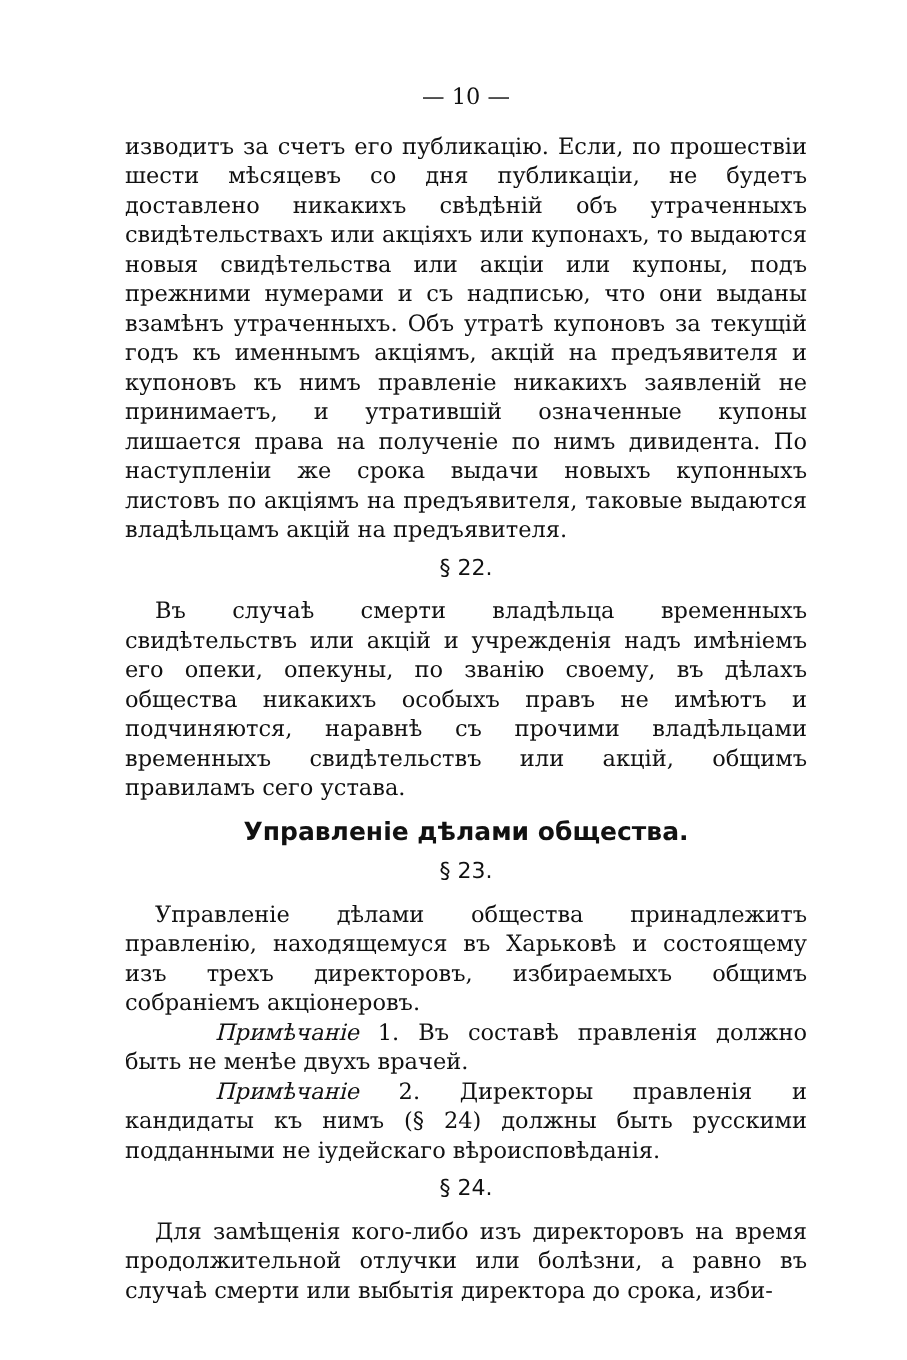— 10 —
изводитъ за счетъ его публикацію. Если, по прошествіи шести мѣсяцевъ со дня публикаціи, не будетъ доставлено никакихъ свѣдѣній объ утраченныхъ свидѣтельствахъ или акціяхъ или купонахъ, то выдаются новыя свидѣтельства или акціи или купоны, подъ прежними нумерами и съ надписью, что они выданы взамѣнъ утраченныхъ. Объ утратѣ купоновъ за текущій годъ къ именнымъ акціямъ, акцій на предъявителя и купоновъ къ нимъ правленіе никакихъ заявленій не принимаетъ, и утратившій означенные купоны лишается права на полученіе по нимъ дивидента. По наступленіи же срока выдачи новыхъ купонныхъ листовъ по акціямъ на предъявителя, таковые выдаются владѣльцамъ акцій на предъявителя.
§ 22.
Въ случаѣ смерти владѣльца временныхъ свидѣтельствъ или акцій и учрежденія надъ имѣніемъ его опеки, опекуны, по званію своему, въ дѣлахъ общества никакихъ особыхъ правъ не имѣютъ и подчиняются, наравнѣ съ прочими владѣльцами временныхъ свидѣтельствъ или акцій, общимъ правиламъ сего устава.
Управленіе дѣлами общества.
§ 23.
Управленіе дѣлами общества принадлежитъ правленію, находящемуся въ Харьковѣ и состоящему изъ трехъ директоровъ, избираемыхъ общимъ собраніемъ акціонеровъ.
Примѣчаніе 1. Въ составѣ правленія должно быть не менѣе двухъ врачей.
Примѣчаніе 2. Директоры правленія и кандидаты къ нимъ (§ 24) должны быть русскими подданными не іудейскаго вѣроисповѣданія.
§ 24.
Для замѣщенія кого-либо изъ директоровъ на время продолжительной отлучки или болѣзни, а равно въ случаѣ смерти или выбытія директора до срока, изби-